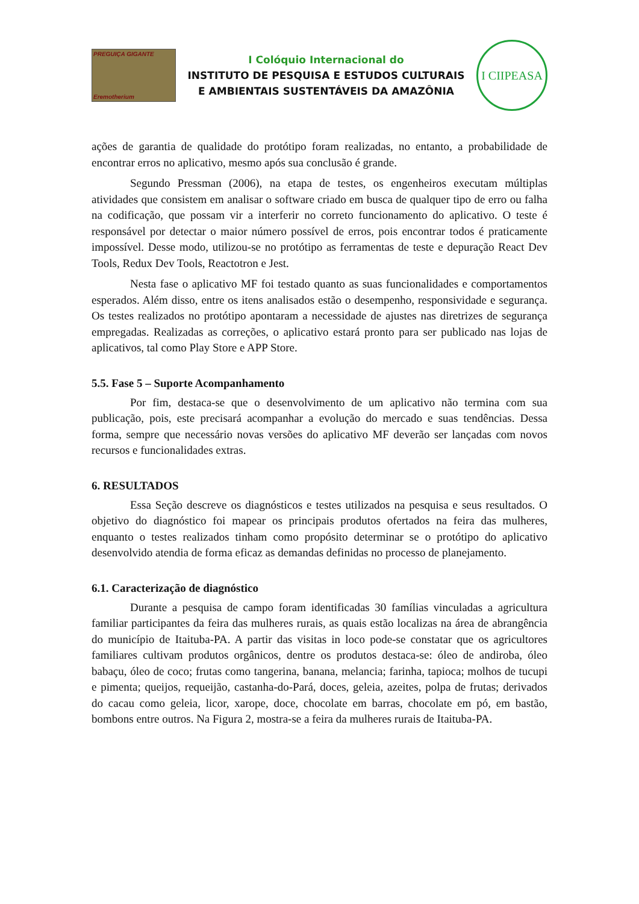PREGUIÇA GIGANTE
Eremotherium
I Colóquio Internacional do
INSTITUTO DE PESQUISA E ESTUDOS CULTURAIS
E AMBIENTAIS SUSTENTÁVEIS DA AMAZÔNIA
I CIIPEASA
ações de garantia de qualidade do protótipo foram realizadas, no entanto, a probabilidade de encontrar erros no aplicativo, mesmo após sua conclusão é grande.
Segundo Pressman (2006), na etapa de testes, os engenheiros executam múltiplas atividades que consistem em analisar o software criado em busca de qualquer tipo de erro ou falha na codificação, que possam vir a interferir no correto funcionamento do aplicativo. O teste é responsável por detectar o maior número possível de erros, pois encontrar todos é praticamente impossível. Desse modo, utilizou-se no protótipo as ferramentas de teste e depuração React Dev Tools, Redux Dev Tools, Reactotron e Jest.
Nesta fase o aplicativo MF foi testado quanto as suas funcionalidades e comportamentos esperados. Além disso, entre os itens analisados estão o desempenho, responsividade e segurança. Os testes realizados no protótipo apontaram a necessidade de ajustes nas diretrizes de segurança empregadas. Realizadas as correções, o aplicativo estará pronto para ser publicado nas lojas de aplicativos, tal como Play Store e APP Store.
5.5. Fase 5 – Suporte Acompanhamento
Por fim, destaca-se que o desenvolvimento de um aplicativo não termina com sua publicação, pois, este precisará acompanhar a evolução do mercado e suas tendências. Dessa forma, sempre que necessário novas versões do aplicativo MF deverão ser lançadas com novos recursos e funcionalidades extras.
6. RESULTADOS
Essa Seção descreve os diagnósticos e testes utilizados na pesquisa e seus resultados. O objetivo do diagnóstico foi mapear os principais produtos ofertados na feira das mulheres, enquanto o testes realizados tinham como propósito determinar se o protótipo do aplicativo desenvolvido atendia de forma eficaz as demandas definidas no processo de planejamento.
6.1. Caracterização de diagnóstico
Durante a pesquisa de campo foram identificadas 30 famílias vinculadas a agricultura familiar participantes da feira das mulheres rurais, as quais estão localizas na área de abrangência do município de Itaituba-PA. A partir das visitas in loco pode-se constatar que os agricultores familiares cultivam produtos orgânicos, dentre os produtos destaca-se: óleo de andiroba, óleo babaçu, óleo de coco; frutas como tangerina, banana, melancia; farinha, tapioca; molhos de tucupi e pimenta; queijos, requeijão, castanha-do-Pará, doces, geleia, azeites, polpa de frutas; derivados do cacau como geleia, licor, xarope, doce, chocolate em barras, chocolate em pó, em bastão, bombons entre outros. Na Figura 2, mostra-se a feira da mulheres rurais de Itaituba-PA.